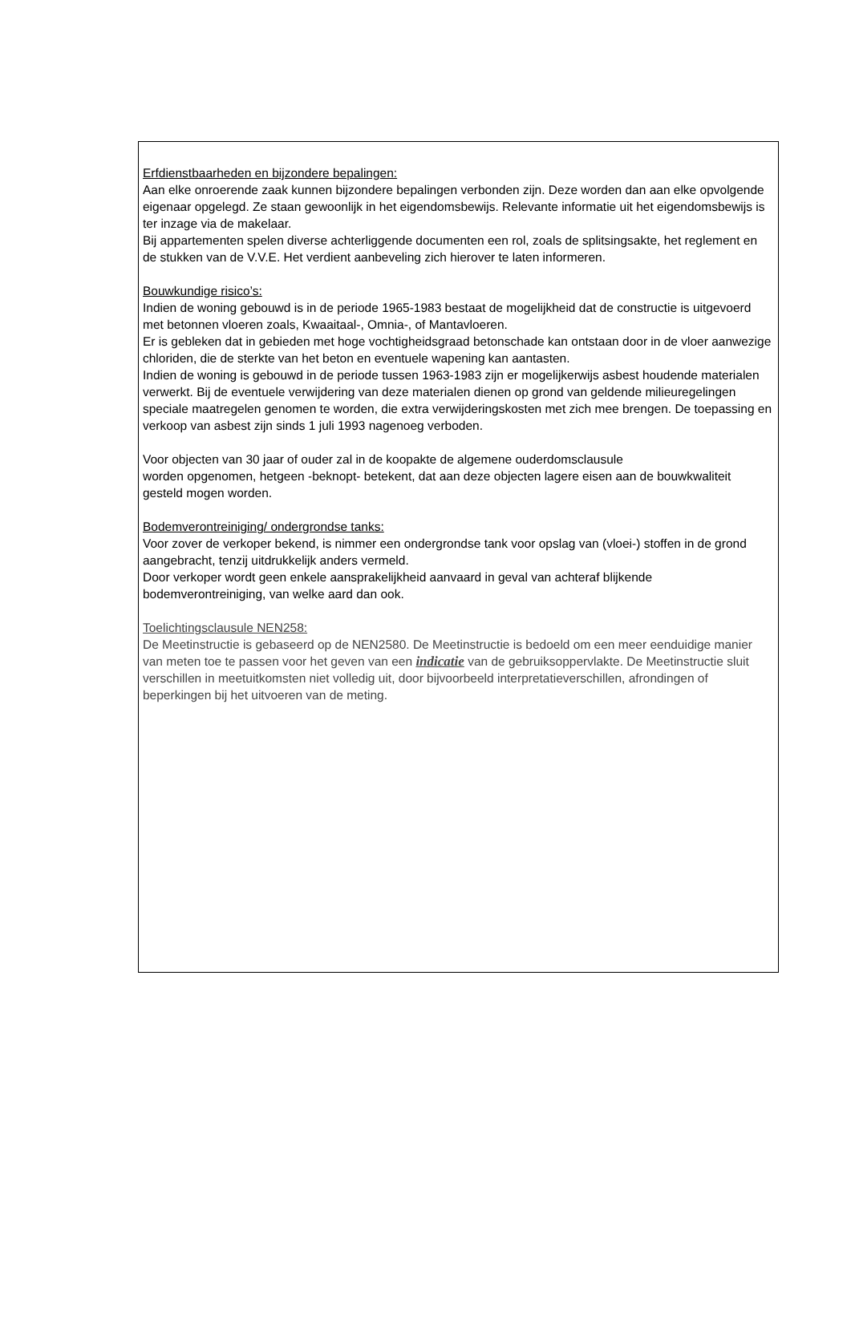Erfdienstbaarheden en bijzondere bepalingen:
Aan elke onroerende zaak kunnen bijzondere bepalingen verbonden zijn. Deze worden dan aan elke opvolgende eigenaar opgelegd. Ze staan gewoonlijk in het eigendomsbewijs. Relevante informatie uit het eigendomsbewijs is ter inzage via de makelaar.
Bij appartementen spelen diverse achterliggende documenten een rol, zoals de splitsingsakte, het reglement en de stukken van de V.V.E. Het verdient aanbeveling zich hierover te laten informeren.
Bouwkundige risico’s:
Indien de woning gebouwd is in de periode 1965-1983 bestaat de mogelijkheid dat de constructie is uitgevoerd met betonnen vloeren zoals, Kwaaitaal-, Omnia-, of Mantavloeren.
Er is gebleken dat in gebieden met hoge vochtigheidsgraad betonschade kan ontstaan door in de vloer aanwezige chloriden, die de sterkte van het beton en eventuele wapening kan aantasten.
Indien de woning is gebouwd in de periode tussen 1963-1983 zijn er mogelijkerwijs asbest houdende materialen verwerkt. Bij de eventuele verwijdering van deze materialen dienen op grond van geldende milieuregelingen speciale maatregelen genomen te worden, die extra verwijderingskosten met zich mee brengen. De toepassing en verkoop van asbest zijn sinds 1 juli 1993 nagenoeg verboden.
Voor objecten van 30 jaar of ouder zal in de koopakte de algemene ouderdomsclausule
worden opgenomen, hetgeen -beknopt- betekent, dat aan deze objecten lagere eisen aan de bouwkwaliteit gesteld mogen worden.
Bodemverontreiniging/ ondergrondse tanks:
Voor zover de verkoper bekend, is nimmer een ondergrondse tank voor opslag van (vloei-) stoffen in de grond aangebracht, tenzij uitdrukkelijk anders vermeld.
Door verkoper wordt geen enkele aansprakelijkheid aanvaard in geval van achteraf blijkende bodemverontreiniging, van welke aard dan ook.
Toelichtingsclausule NEN258:
De Meetinstructie is gebaseerd op de NEN2580. De Meetinstructie is bedoeld om een meer eenduidige manier van meten toe te passen voor het geven van een indicatie van de gebruiksoppervlakte. De Meetinstructie sluit verschillen in meetuitkomsten niet volledig uit, door bijvoorbeeld interpretatieverschillen, afrondingen of beperkingen bij het uitvoeren van de meting.